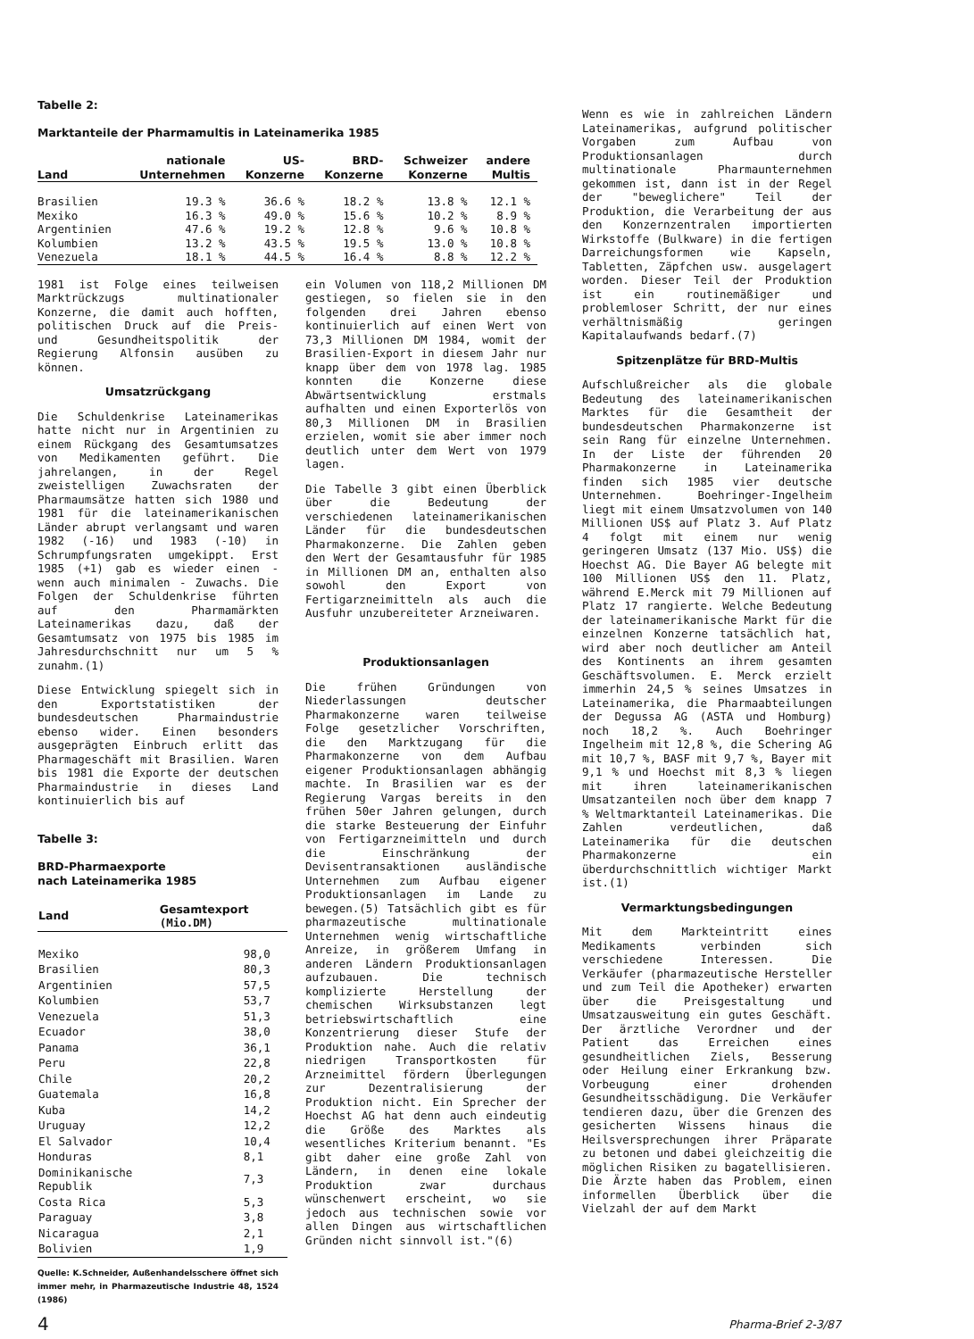Tabelle 2:
Marktanteile der Pharmamultis in Lateinamerika 1985
| Land | nationale Unternehmen | US- Konzerne | BRD- Konzerne | Schweizer Konzerne | andere Multis |
| --- | --- | --- | --- | --- | --- |
| Brasilien | 19.3 % | 36.6 % | 18.2 % | 13.8 % | 12.1 % |
| Mexiko | 16.3 % | 49.0 % | 15.6 % | 10.2 % | 8.9 % |
| Argentinien | 47.6 % | 19.2 % | 12.8 % | 9.6 % | 10.8 % |
| Kolumbien | 13.2 % | 43.5 % | 19.5 % | 13.0 % | 10.8 % |
| Venezuela | 18.1 % | 44.5 % | 16.4 % | 8.8 % | 12.2 % |
1981 ist Folge eines teilweisen Marktrückzugs multinationaler Konzerne, die damit auch hofften, politischen Druck auf die Preis- und Gesundheitspolitik der Regierung Alfonsin ausüben zu können.
Umsatzrückgang
Die Schuldenkrise Lateinamerikas hatte nicht nur in Argentinien zu einem Rückgang des Gesamtumsatzes von Medikamenten geführt. Die jahrelangen, in der Regel zweistelligen Zuwachsraten der Pharmaumsätze hatten sich 1980 und 1981 für die lateinamerikanischen Länder abrupt verlangsamt und waren 1982 (-16) und 1983 (-10) in Schrumpfungsraten umgekippt. Erst 1985 (+1) gab es wieder einen - wenn auch minimalen - Zuwachs. Die Folgen der Schuldenkrise führten auf den Pharmamärkten Lateinamerikas dazu, daß der Gesamtumsatz von 1975 bis 1985 im Jahresdurchschnitt nur um 5 % zunahm.(1)
Diese Entwicklung spiegelt sich in den Exportstatistiken der bundesdeutschen Pharmaindustrie ebenso wider. Einen besonders ausgeprägten Einbruch erlitt das Pharmageschäft mit Brasilien. Waren bis 1981 die Exporte der deutschen Pharmaindustrie in dieses Land kontinuierlich bis auf
Tabelle 3:
BRD-Pharmaexporte
nach Lateinamerika 1985
| Land | Gesamtexport (Mio.DM) |
| --- | --- |
| Mexiko | 98,0 |
| Brasilien | 80,3 |
| Argentinien | 57,5 |
| Kolumbien | 53,7 |
| Venezuela | 51,3 |
| Ecuador | 38,0 |
| Panama | 36,1 |
| Peru | 22,8 |
| Chile | 20,2 |
| Guatemala | 16,8 |
| Kuba | 14,2 |
| Uruguay | 12,2 |
| El Salvador | 10,4 |
| Honduras | 8,1 |
| Dominikanische Republik | 7,3 |
| Costa Rica | 5,3 |
| Paraguay | 3,8 |
| Nicaragua | 2,1 |
| Bolivien | 1,9 |
Quelle: K.Schneider, Außenhandelsschere öffnet sich immer mehr, in Pharmazeutische Industrie 48, 1524 (1986)
ein Volumen von 118,2 Millionen DM gestiegen, so fielen sie in den folgenden drei Jahren ebenso kontinuierlich auf einen Wert von 73,3 Millionen DM 1984, womit der Brasilien-Export in diesem Jahr nur knapp über dem von 1978 lag. 1985 konnten die Konzerne diese Abwärtsentwicklung erstmals aufhalten und einen Exporterlös von 80,3 Millionen DM in Brasilien erzielen, womit sie aber immer noch deutlich unter dem Wert von 1979 lagen.
Die Tabelle 3 gibt einen Überblick über die Bedeutung der verschiedenen lateinamerikanischen Länder für die bundesdeutschen Pharmakonzerne. Die Zahlen geben den Wert der Gesamtausfuhr für 1985 in Millionen DM an, enthalten also sowohl den Export von Fertigarzneimitteln als auch die Ausfuhr unzubereiteter Arzneiwaren.
Produktionsanlagen
Die frühen Gründungen von Niederlassungen deutscher Pharmakonzerne waren teilweise Folge gesetzlicher Vorschriften, die den Marktzugang für die Pharmakonzerne von dem Aufbau eigener Produktionsanlagen abhängig machte. In Brasilien war es der Regierung Vargas bereits in den frühen 50er Jahren gelungen, durch die starke Besteuerung der Einfuhr von Fertigarzneimitteln und durch die Einschränkung der Devisentransaktionen ausländische Unternehmen zum Aufbau eigener Produktionsanlagen im Lande zu bewegen.(5) Tatsächlich gibt es für pharmazeutische multinationale Unternehmen wenig wirtschaftliche Anreize, in größerem Umfang in anderen Ländern Produktionsanlagen aufzubauen. Die technisch komplizierte Herstellung der chemischen Wirksubstanzen legt betriebswirtschaftlich eine Konzentrierung dieser Stufe der Produktion nahe. Auch die relativ niedrigen Transportkosten für Arzneimittel fördern Überlegungen zur Dezentralisierung der Produktion nicht. Ein Sprecher der Hoechst AG hat denn auch eindeutig die Größe des Marktes als wesentliches Kriterium benannt. "Es gibt daher eine große Zahl von Ländern, in denen eine lokale Produktion zwar durchaus wünschenwert erscheint, wo sie jedoch aus technischen sowie vor allen Dingen aus wirtschaftlichen Gründen nicht sinnvoll ist."(6)
Wenn es wie in zahlreichen Ländern Lateinamerikas, aufgrund politischer Vorgaben zum Aufbau von Produktionsanlagen durch multinationale Pharmaunternehmen gekommen ist, dann ist in der Regel der "beweglichere" Teil der Produktion, die Verarbeitung der aus den Konzernzentralen importierten Wirkstoffe (Bulkware) in die fertigen Darreichungsformen wie Kapseln, Tabletten, Zäpfchen usw. ausgelagert worden. Dieser Teil der Produktion ist ein routinemäßiger und problemloser Schritt, der nur eines verhältnismäßig geringen Kapitalaufwands bedarf.(7)
Spitzenplätze für BRD-Multis
Aufschlußreicher als die globale Bedeutung des lateinamerikanischen Marktes für die Gesamtheit der bundesdeutschen Pharmakonzerne ist sein Rang für einzelne Unternehmen. In der Liste der führenden 20 Pharmakonzerne in Lateinamerika finden sich 1985 vier deutsche Unternehmen. Boehringer-Ingelheim liegt mit einem Umsatzvolumen von 140 Millionen US$ auf Platz 3. Auf Platz 4 folgt mit einem nur wenig geringeren Umsatz (137 Mio. US$) die Hoechst AG. Die Bayer AG belegte mit 100 Millionen US$ den 11. Platz, während E.Merck mit 79 Millionen auf Platz 17 rangierte. Welche Bedeutung der lateinamerikanische Markt für die einzelnen Konzerne tatsächlich hat, wird aber noch deutlicher am Anteil des Kontinents an ihrem gesamten Geschäftsvolumen. E. Merck erzielt immerhin 24,5 % seines Umsatzes in Lateinamerika, die Pharmaabteilungen der Degussa AG (ASTA und Homburg) noch 18,2 %. Auch Boehringer Ingelheim mit 12,8 %, die Schering AG mit 10,7 %, BASF mit 9,7 %, Bayer mit 9,1 % und Hoechst mit 8,3 % liegen mit ihren lateinamerikanischen Umsatzanteilen noch über dem knapp 7 % Weltmarktanteil Lateinamerikas. Die Zahlen verdeutlichen, daß Lateinamerika für die deutschen Pharmakonzerne ein überdurchschnittlich wichtiger Markt ist.(1)
Vermarktungsbedingungen
Mit dem Markteintritt eines Medikaments verbinden sich verschiedene Interessen. Die Verkäufer (pharmazeutische Hersteller und zum Teil die Apotheker) erwarten über die Preisgestaltung und Umsatzausweitung ein gutes Geschäft. Der ärztliche Verordner und der Patient das Erreichen eines gesundheitlichen Ziels, Besserung oder Heilung einer Erkrankung bzw. Vorbeugung einer drohenden Gesundheitsschädigung. Die Verkäufer tendieren dazu, über die Grenzen des gesicherten Wissens hinaus die Heilsversprechungen ihrer Präparate zu betonen und dabei gleichzeitig die möglichen Risiken zu bagatellisieren. Die Ärzte haben das Problem, einen informellen Überblick über die Vielzahl der auf dem Markt
4 Pharma-Brief 2-3/87